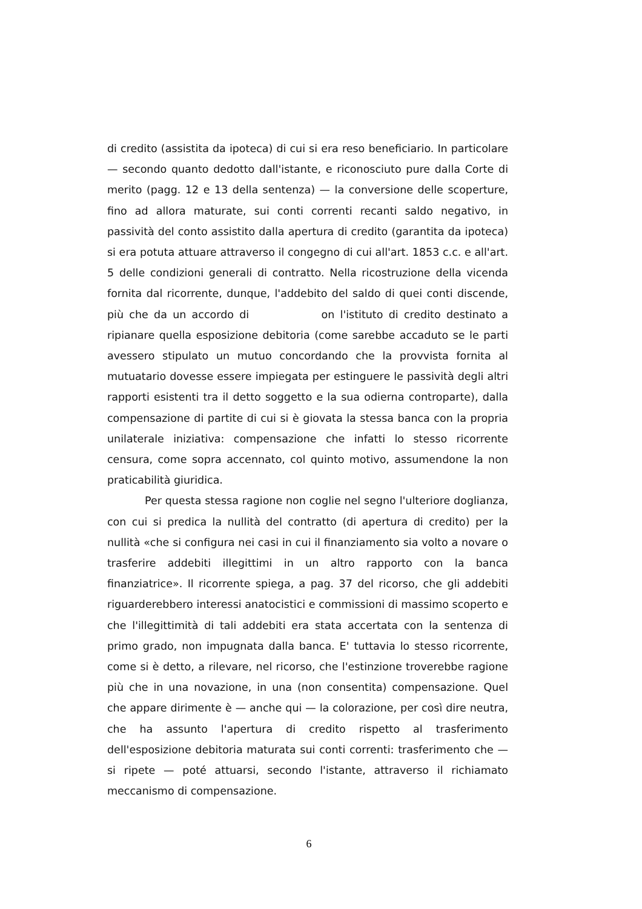di credito (assistita da ipoteca) di cui si era reso beneficiario. In particolare — secondo quanto dedotto dall'istante, e riconosciuto pure dalla Corte di merito (pagg. 12 e 13 della sentenza) — la conversione delle scoperture, fino ad allora maturate, sui conti correnti recanti saldo negativo, in passività del conto assistito dalla apertura di credito (garantita da ipoteca) si era potuta attuare attraverso il congegno di cui all'art. 1853 c.c. e all'art. 5 delle condizioni generali di contratto. Nella ricostruzione della vicenda fornita dal ricorrente, dunque, l'addebito del saldo di quei conti discende, più che da un accordo di on l'istituto di credito destinato a ripianare quella esposizione debitoria (come sarebbe accaduto se le parti avessero stipulato un mutuo concordando che la provvista fornita al mutuatario dovesse essere impiegata per estinguere le passività degli altri rapporti esistenti tra il detto soggetto e la sua odierna controparte), dalla compensazione di partite di cui si è giovata la stessa banca con la propria unilaterale iniziativa: compensazione che infatti lo stesso ricorrente censura, come sopra accennato, col quinto motivo, assumendone la non praticabilità giuridica.
Per questa stessa ragione non coglie nel segno l'ulteriore doglianza, con cui si predica la nullità del contratto (di apertura di credito) per la nullità «che si configura nei casi in cui il finanziamento sia volto a novare o trasferire addebiti illegittimi in un altro rapporto con la banca finanziatrice». Il ricorrente spiega, a pag. 37 del ricorso, che gli addebiti riguarderebbero interessi anatocistici e commissioni di massimo scoperto e che l'illegittimità di tali addebiti era stata accertata con la sentenza di primo grado, non impugnata dalla banca. E' tuttavia lo stesso ricorrente, come si è detto, a rilevare, nel ricorso, che l'estinzione troverebbe ragione più che in una novazione, in una (non consentita) compensazione. Quel che appare dirimente è — anche qui — la colorazione, per così dire neutra, che ha assunto l'apertura di credito rispetto al trasferimento dell'esposizione debitoria maturata sui conti correnti: trasferimento che — si ripete — poté attuarsi, secondo l'istante, attraverso il richiamato meccanismo di compensazione.
6